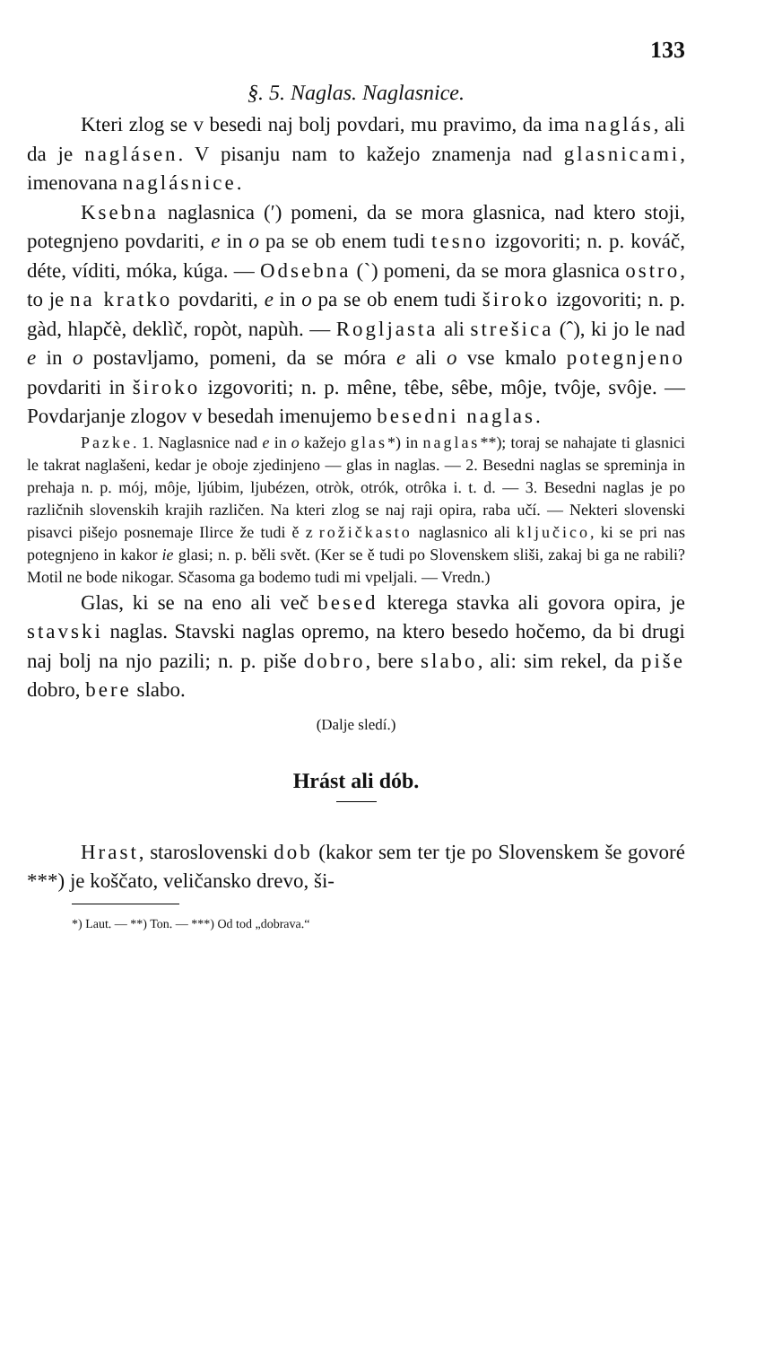133
§. 5. Naglas. Naglasnice.
Kteri zlog se v besedi naj bolj povdari, mu pravimo, da ima naglás, ali da je naglásen. V pisanju nam to kažejo znamenja nad glasnicami, imenovana naglásnice.
Ksebna naglasnica (ʹ) pomeni, da se mora glasnica, nad ktero stoji, potegnjeno povdariti, e in o pa se ob enem tudi tesno izgovoriti; n. p. kováč, déte, víditi, móka, kúga. — Odsebna (ˋ) pomeni, da se mora glasnica ostro, to je na kratko povdariti, e in o pa se ob enem tudi široko izgovoriti; n. p. gàd, hlapčè, deklìč, ropòt, napùh. — Rogljasta ali strešica (ˆ), ki jo le nad e in o postavljamo, pomeni, da se móra e ali o vse kmalo potegnjeno povdariti in široko izgovoriti; n. p. mêne, têbe, sêbe, môje, tvôje, svôje. — Povdarjanje zlogov v besedah imenujemo besedni naglas.
Pazke. 1. Naglasnice nad e in o kažejo glas*) in naglas**); toraj se nahajate ti glasnici le takrat naglašeni, kedar je oboje zjedinjeno — glas in naglas. — 2. Besedni naglas se spreminja in prehaja n. p. mój, môje, ljúbim, ljubézen, otròk, otrók, otrôka i. t. d. — 3. Besedni naglas je po različnih slovenskih krajih različen. Na kteri zlog se naj raji opira, raba učí. — Nekteri slovenski pisavci pišejo posnemaje Ilirce že tudi ě z rožičkasto naglasnico ali ključico, ki se pri nas potegnjeno in kakor ie glasi; n. p. běli svět. (Ker se ě tudi po Slovenskem sliši, zakaj bi ga ne rabili? Motil ne bode nikogar. Sčasoma ga bodemo tudi mi vpeljali. — Vredn.)
Glas, ki se na eno ali več besed kterega stavka ali govora opira, je stavski naglas. Stavski naglas opremo, na ktero besedo hočemo, da bi drugi naj bolj na njo pazili; n. p. piše dobro, bere slabo, ali: sim rekel, da piše dobro, bere slabo.
(Dalje sledí.)
Hrást ali dób.
Hrast, staroslovenski dob (kakor sem ter tje po Slovenskem še govoré ***) je koščato, veličansko drevo, ši-
*) Laut. — **) Ton. — ***) Od tod „dobrava.“